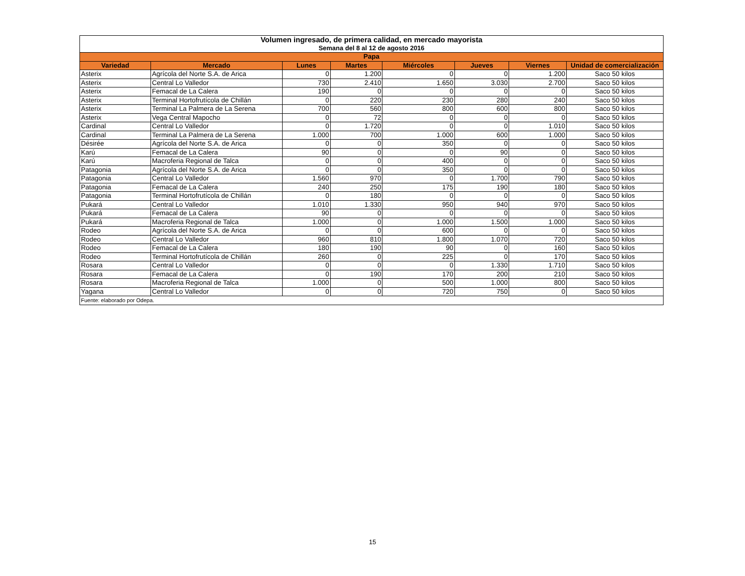| Volumen ingresado, de primera calidad, en mercado mayorista Semana del 8 al 12 de agosto 2016 | | | | | | | |
| Papa | | | | | | | |
| Variedad | Mercado | Lunes | Martes | Miércoles | Jueves | Viernes | Unidad de comercialización |
| Asterix | Agrícola del Norte S.A. de Arica | 0 | 1.200 | 0 | 0 | 1.200 | Saco 50 kilos |
| Asterix | Central Lo Valledor | 730 | 2.410 | 1.650 | 3.030 | 2.700 | Saco 50 kilos |
| Asterix | Femacal de La Calera | 190 | 0 | 0 | 0 | 0 | Saco 50 kilos |
| Asterix | Terminal Hortofrutícola de Chillán | 0 | 220 | 230 | 280 | 240 | Saco 50 kilos |
| Asterix | Terminal La Palmera de La Serena | 700 | 560 | 800 | 600 | 800 | Saco 50 kilos |
| Asterix | Vega Central Mapocho | 0 | 72 | 0 | 0 | 0 | Saco 50 kilos |
| Cardinal | Central Lo Valledor | 0 | 1.720 | 0 | 0 | 1.010 | Saco 50 kilos |
| Cardinal | Terminal La Palmera de La Serena | 1.000 | 700 | 1.000 | 600 | 1.000 | Saco 50 kilos |
| Désirée | Agrícola del Norte S.A. de Arica | 0 | 0 | 350 | 0 | 0 | Saco 50 kilos |
| Karú | Femacal de La Calera | 90 | 0 | 0 | 90 | 0 | Saco 50 kilos |
| Karú | Macroferia Regional de Talca | 0 | 0 | 400 | 0 | 0 | Saco 50 kilos |
| Patagonia | Agrícola del Norte S.A. de Arica | 0 | 0 | 350 | 0 | 0 | Saco 50 kilos |
| Patagonia | Central Lo Valledor | 1.560 | 970 | 0 | 1.700 | 790 | Saco 50 kilos |
| Patagonia | Femacal de La Calera | 240 | 250 | 175 | 190 | 180 | Saco 50 kilos |
| Patagonia | Terminal Hortofrutícola de Chillán | 0 | 180 | 0 | 0 | 0 | Saco 50 kilos |
| Pukará | Central Lo Valledor | 1.010 | 1.330 | 950 | 940 | 970 | Saco 50 kilos |
| Pukará | Femacal de La Calera | 90 | 0 | 0 | 0 | 0 | Saco 50 kilos |
| Pukará | Macroferia Regional de Talca | 1.000 | 0 | 1.000 | 1.500 | 1.000 | Saco 50 kilos |
| Rodeo | Agrícola del Norte S.A. de Arica | 0 | 0 | 600 | 0 | 0 | Saco 50 kilos |
| Rodeo | Central Lo Valledor | 960 | 810 | 1.800 | 1.070 | 720 | Saco 50 kilos |
| Rodeo | Femacal de La Calera | 180 | 190 | 90 | 0 | 160 | Saco 50 kilos |
| Rodeo | Terminal Hortofrutícola de Chillán | 260 | 0 | 225 | 0 | 170 | Saco 50 kilos |
| Rosara | Central Lo Valledor | 0 | 0 | 0 | 1.330 | 1.710 | Saco 50 kilos |
| Rosara | Femacal de La Calera | 0 | 190 | 170 | 200 | 210 | Saco 50 kilos |
| Rosara | Macroferia Regional de Talca | 1.000 | 0 | 500 | 1.000 | 800 | Saco 50 kilos |
| Yagana | Central Lo Valledor | 0 | 0 | 720 | 750 | 0 | Saco 50 kilos |
| Fuente: elaborado por Odepa. | | | | | | | |
15